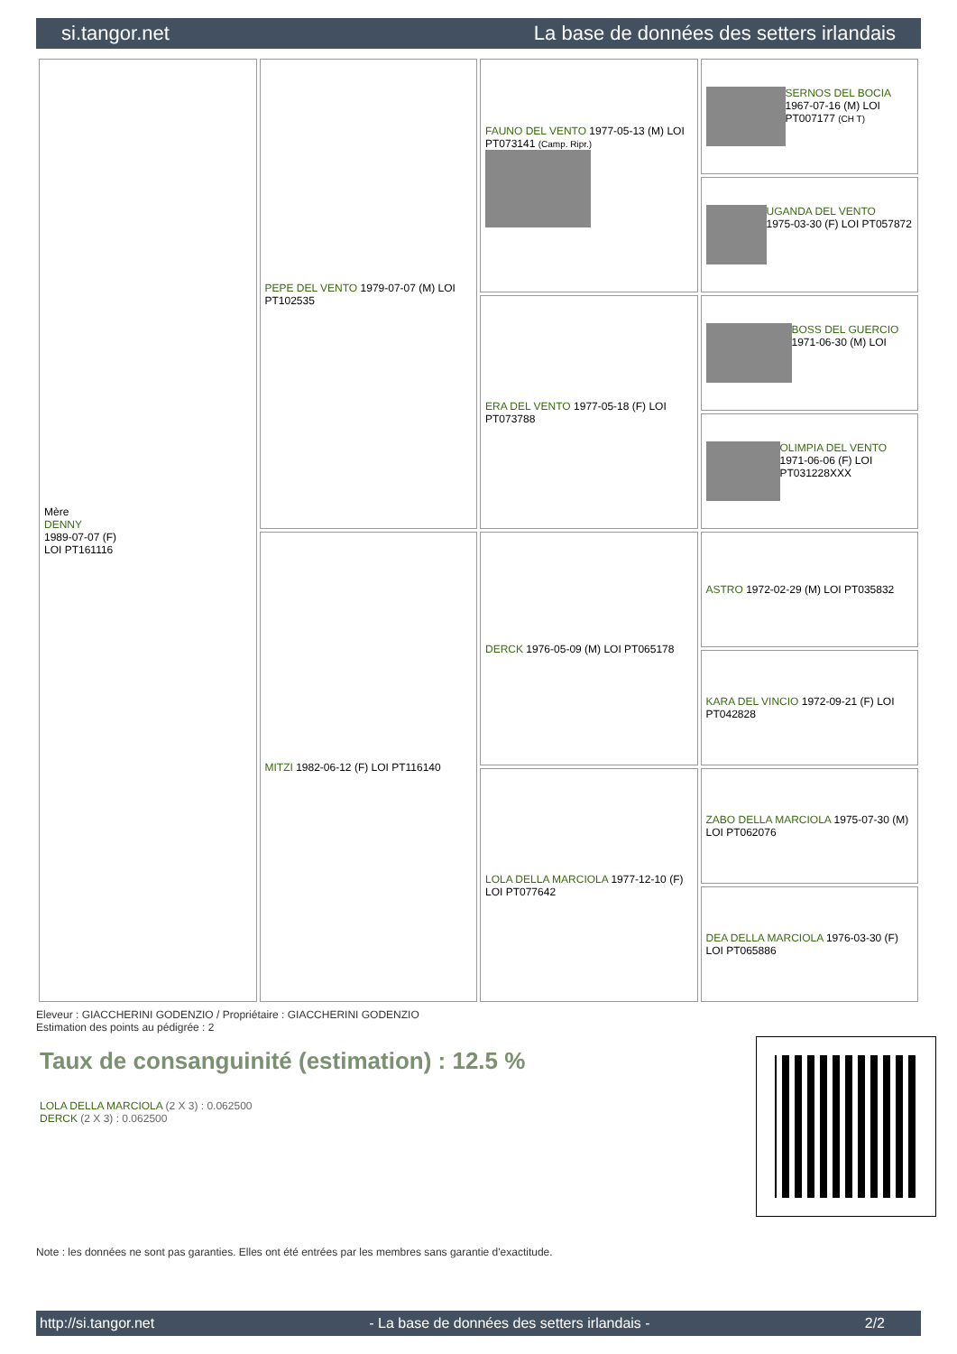si.tangor.net La base de données des setters irlandais
| Mère DENNY 1989-07-07 (F) LOI PT161116 | PEPE DEL VENTO 1979-07-07 (M) LOI PT102535 | FAUNO DEL VENTO 1977-05-13 (M) LOI PT073141 (Camp. Ripr.) | SERNOS DEL BOCIA 1967-07-16 (M) LOI PT007177 (CH T) |
| | | | UGANDA DEL VENTO 1975-03-30 (F) LOI PT057872 |
| | | ERA DEL VENTO 1977-05-18 (F) LOI PT073788 | BOSS DEL GUERCIO 1971-06-30 (M) LOI |
| | | | OLIMPIA DEL VENTO 1971-06-06 (F) LOI PT031228XXX |
| | MITZI 1982-06-12 (F) LOI PT116140 | DERCK 1976-05-09 (M) LOI PT065178 | ASTRO 1972-02-29 (M) LOI PT035832 |
| | | | KARA DEL VINCIO 1972-09-21 (F) LOI PT042828 |
| | | LOLA DELLA MARCIOLA 1977-12-10 (F) LOI PT077642 | ZABO DELLA MARCIOLA 1975-07-30 (M) LOI PT062076 |
| | | | DEA DELLA MARCIOLA 1976-03-30 (F) LOI PT065886 |
Eleveur : GIACCHERINI GODENZIO / Propriétaire : GIACCHERINI GODENZIO
Estimation des points au pédigrée : 2
Taux de consanguinité (estimation) : 12.5 %
LOLA DELLA MARCIOLA (2 X 3) : 0.062500
DERCK (2 X 3) : 0.062500
Note : les données ne sont pas garanties. Elles ont été entrées par les membres sans garantie d'exactitude.
http://si.tangor.net - La base de données des setters irlandais - 2/2